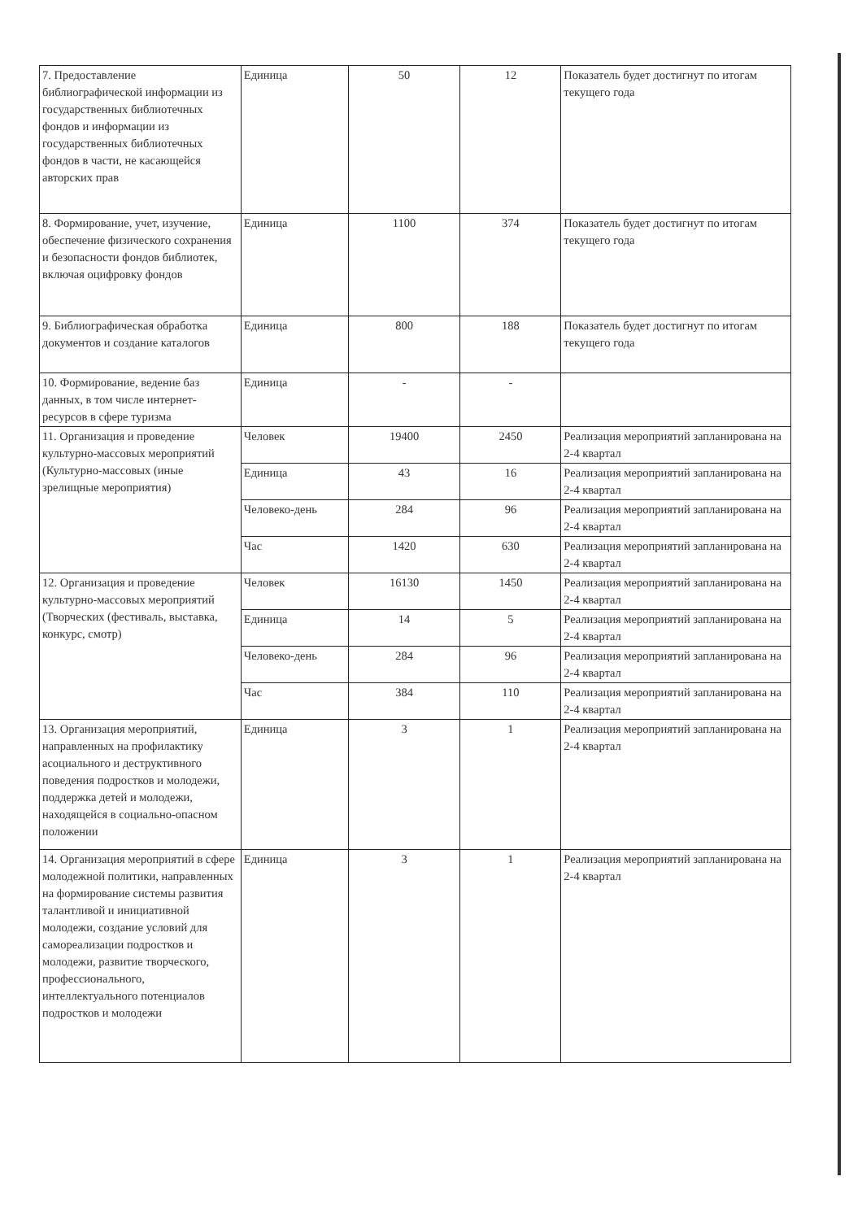| 7. Предоставление библиографической информации из государственных библиотечных фондов и информации из государственных библиотечных фондов в части, не касающейся авторских прав | Единица | 50 | 12 | Показатель будет достигнут по итогам текущего года |
| 8. Формирование, учет, изучение, обеспечение физического сохранения и безопасности фондов библиотек, включая оцифровку фондов | Единица | 1100 | 374 | Показатель будет достигнут по итогам текущего года |
| 9. Библиографическая обработка документов и создание каталогов | Единица | 800 | 188 | Показатель будет достигнут по итогам текущего года |
| 10. Формирование, ведение баз данных, в том числе интернет-ресурсов в сфере туризма | Единица | - | - | |
| 11. Организация и проведение культурно-массовых мероприятий (Культурно-массовых (иные зрелищные мероприятия) | Человек | 19400 | 2450 | Реализация мероприятий запланирована на 2-4 квартал |
| | Единица | 43 | 16 | Реализация мероприятий запланирована на 2-4 квартал |
| | Человеко-день | 284 | 96 | Реализация мероприятий запланирована на 2-4 квартал |
| | Час | 1420 | 630 | Реализация мероприятий запланирована на 2-4 квартал |
| 12. Организация и проведение культурно-массовых мероприятий (Творческих (фестиваль, выставка, конкурс, смотр) | Человек | 16130 | 1450 | Реализация мероприятий запланирована на 2-4 квартал |
| | Единица | 14 | 5 | Реализация мероприятий запланирована на 2-4 квартал |
| | Человеко-день | 284 | 96 | Реализация мероприятий запланирована на 2-4 квартал |
| | Час | 384 | 110 | Реализация мероприятий запланирована на 2-4 квартал |
| 13. Организация мероприятий, направленных на профилактику асоциального и деструктивного поведения подростков и молодежи, поддержка детей и молодежи, находящейся в социально-опасном положении | Единица | 3 | 1 | Реализация мероприятий запланирована на 2-4 квартал |
| 14. Организация мероприятий в сфере молодежной политики, направленных на формирование системы развития талантливой и инициативной молодежи, создание условий для самореализации подростков и молодежи, развитие творческого, профессионального, интеллектуального потенциалов подростков и молодежи | Единица | 3 | 1 | Реализация мероприятий запланирована на 2-4 квартал |